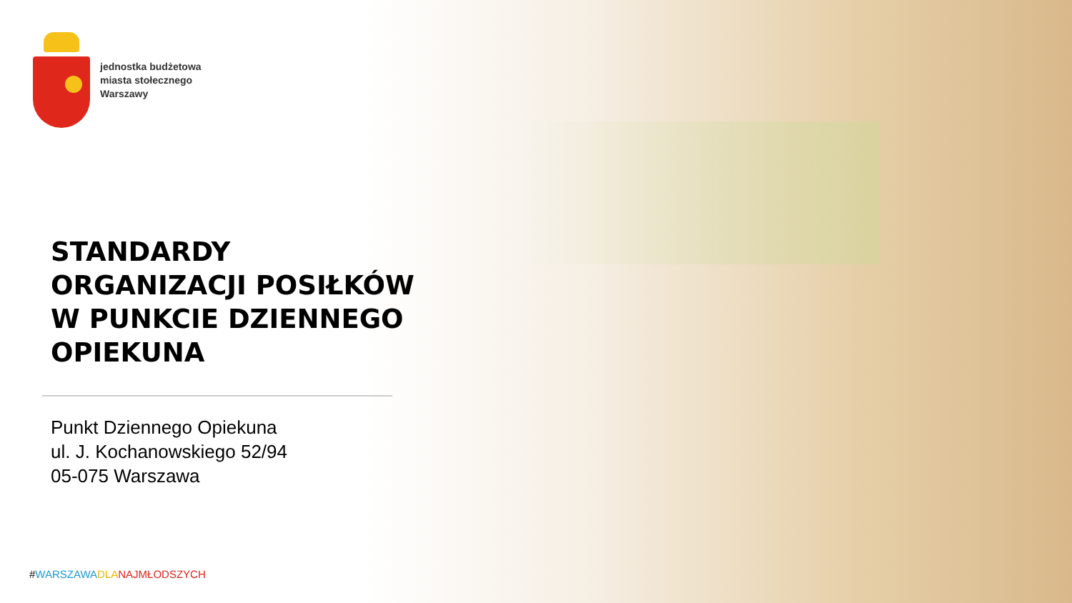jednostka budżetowa
miasta stołecznego
Warszawy
STANDARDY
ORGANIZACJI POSIŁKÓW
W PUNKCIE DZIENNEGO
OPIEKUNA
Punkt Dziennego Opiekuna
ul. J. Kochanowskiego 52/94
05-075 Warszawa
#WARSZAWA DLA NAJMŁODSZYCH